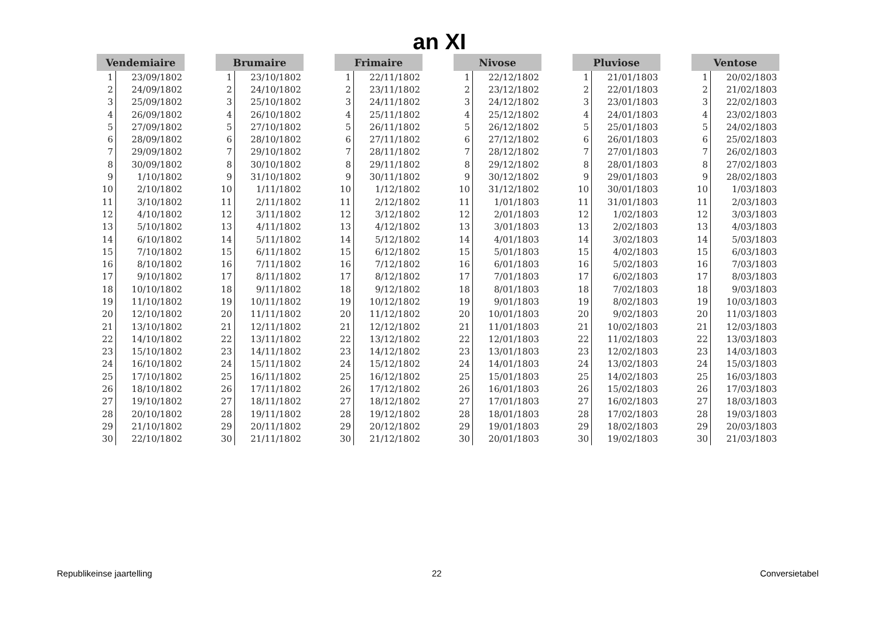an XI
| Vendemiaire | |
| --- | --- |
| 1 | 23/09/1802 |
| 2 | 24/09/1802 |
| 3 | 25/09/1802 |
| 4 | 26/09/1802 |
| 5 | 27/09/1802 |
| 6 | 28/09/1802 |
| 7 | 29/09/1802 |
| 8 | 30/09/1802 |
| 9 | 1/10/1802 |
| 10 | 2/10/1802 |
| 11 | 3/10/1802 |
| 12 | 4/10/1802 |
| 13 | 5/10/1802 |
| 14 | 6/10/1802 |
| 15 | 7/10/1802 |
| 16 | 8/10/1802 |
| 17 | 9/10/1802 |
| 18 | 10/10/1802 |
| 19 | 11/10/1802 |
| 20 | 12/10/1802 |
| 21 | 13/10/1802 |
| 22 | 14/10/1802 |
| 23 | 15/10/1802 |
| 24 | 16/10/1802 |
| 25 | 17/10/1802 |
| 26 | 18/10/1802 |
| 27 | 19/10/1802 |
| 28 | 20/10/1802 |
| 29 | 21/10/1802 |
| 30 | 22/10/1802 |
| Brumaire | |
| --- | --- |
| 1 | 23/10/1802 |
| 2 | 24/10/1802 |
| 3 | 25/10/1802 |
| 4 | 26/10/1802 |
| 5 | 27/10/1802 |
| 6 | 28/10/1802 |
| 7 | 29/10/1802 |
| 8 | 30/10/1802 |
| 9 | 31/10/1802 |
| 10 | 1/11/1802 |
| 11 | 2/11/1802 |
| 12 | 3/11/1802 |
| 13 | 4/11/1802 |
| 14 | 5/11/1802 |
| 15 | 6/11/1802 |
| 16 | 7/11/1802 |
| 17 | 8/11/1802 |
| 18 | 9/11/1802 |
| 19 | 10/11/1802 |
| 20 | 11/11/1802 |
| 21 | 12/11/1802 |
| 22 | 13/11/1802 |
| 23 | 14/11/1802 |
| 24 | 15/11/1802 |
| 25 | 16/11/1802 |
| 26 | 17/11/1802 |
| 27 | 18/11/1802 |
| 28 | 19/11/1802 |
| 29 | 20/11/1802 |
| 30 | 21/11/1802 |
| Frimaire | |
| --- | --- |
| 1 | 22/11/1802 |
| 2 | 23/11/1802 |
| 3 | 24/11/1802 |
| 4 | 25/11/1802 |
| 5 | 26/11/1802 |
| 6 | 27/11/1802 |
| 7 | 28/11/1802 |
| 8 | 29/11/1802 |
| 9 | 30/11/1802 |
| 10 | 1/12/1802 |
| 11 | 2/12/1802 |
| 12 | 3/12/1802 |
| 13 | 4/12/1802 |
| 14 | 5/12/1802 |
| 15 | 6/12/1802 |
| 16 | 7/12/1802 |
| 17 | 8/12/1802 |
| 18 | 9/12/1802 |
| 19 | 10/12/1802 |
| 20 | 11/12/1802 |
| 21 | 12/12/1802 |
| 22 | 13/12/1802 |
| 23 | 14/12/1802 |
| 24 | 15/12/1802 |
| 25 | 16/12/1802 |
| 26 | 17/12/1802 |
| 27 | 18/12/1802 |
| 28 | 19/12/1802 |
| 29 | 20/12/1802 |
| 30 | 21/12/1802 |
| Nivose | |
| --- | --- |
| 1 | 22/12/1802 |
| 2 | 23/12/1802 |
| 3 | 24/12/1802 |
| 4 | 25/12/1802 |
| 5 | 26/12/1802 |
| 6 | 27/12/1802 |
| 7 | 28/12/1802 |
| 8 | 29/12/1802 |
| 9 | 30/12/1802 |
| 10 | 31/12/1802 |
| 11 | 1/01/1803 |
| 12 | 2/01/1803 |
| 13 | 3/01/1803 |
| 14 | 4/01/1803 |
| 15 | 5/01/1803 |
| 16 | 6/01/1803 |
| 17 | 7/01/1803 |
| 18 | 8/01/1803 |
| 19 | 9/01/1803 |
| 20 | 10/01/1803 |
| 21 | 11/01/1803 |
| 22 | 12/01/1803 |
| 23 | 13/01/1803 |
| 24 | 14/01/1803 |
| 25 | 15/01/1803 |
| 26 | 16/01/1803 |
| 27 | 17/01/1803 |
| 28 | 18/01/1803 |
| 29 | 19/01/1803 |
| 30 | 20/01/1803 |
| Pluviose | |
| --- | --- |
| 1 | 21/01/1803 |
| 2 | 22/01/1803 |
| 3 | 23/01/1803 |
| 4 | 24/01/1803 |
| 5 | 25/01/1803 |
| 6 | 26/01/1803 |
| 7 | 27/01/1803 |
| 8 | 28/01/1803 |
| 9 | 29/01/1803 |
| 10 | 30/01/1803 |
| 11 | 31/01/1803 |
| 12 | 1/02/1803 |
| 13 | 2/02/1803 |
| 14 | 3/02/1803 |
| 15 | 4/02/1803 |
| 16 | 5/02/1803 |
| 17 | 6/02/1803 |
| 18 | 7/02/1803 |
| 19 | 8/02/1803 |
| 20 | 9/02/1803 |
| 21 | 10/02/1803 |
| 22 | 11/02/1803 |
| 23 | 12/02/1803 |
| 24 | 13/02/1803 |
| 25 | 14/02/1803 |
| 26 | 15/02/1803 |
| 27 | 16/02/1803 |
| 28 | 17/02/1803 |
| 29 | 18/02/1803 |
| 30 | 19/02/1803 |
| Ventose | |
| --- | --- |
| 1 | 20/02/1803 |
| 2 | 21/02/1803 |
| 3 | 22/02/1803 |
| 4 | 23/02/1803 |
| 5 | 24/02/1803 |
| 6 | 25/02/1803 |
| 7 | 26/02/1803 |
| 8 | 27/02/1803 |
| 9 | 28/02/1803 |
| 10 | 1/03/1803 |
| 11 | 2/03/1803 |
| 12 | 3/03/1803 |
| 13 | 4/03/1803 |
| 14 | 5/03/1803 |
| 15 | 6/03/1803 |
| 16 | 7/03/1803 |
| 17 | 8/03/1803 |
| 18 | 9/03/1803 |
| 19 | 10/03/1803 |
| 20 | 11/03/1803 |
| 21 | 12/03/1803 |
| 22 | 13/03/1803 |
| 23 | 14/03/1803 |
| 24 | 15/03/1803 |
| 25 | 16/03/1803 |
| 26 | 17/03/1803 |
| 27 | 18/03/1803 |
| 28 | 19/03/1803 |
| 29 | 20/03/1803 |
| 30 | 21/03/1803 |
Republikeinse jaartelling 22 Conversietabel